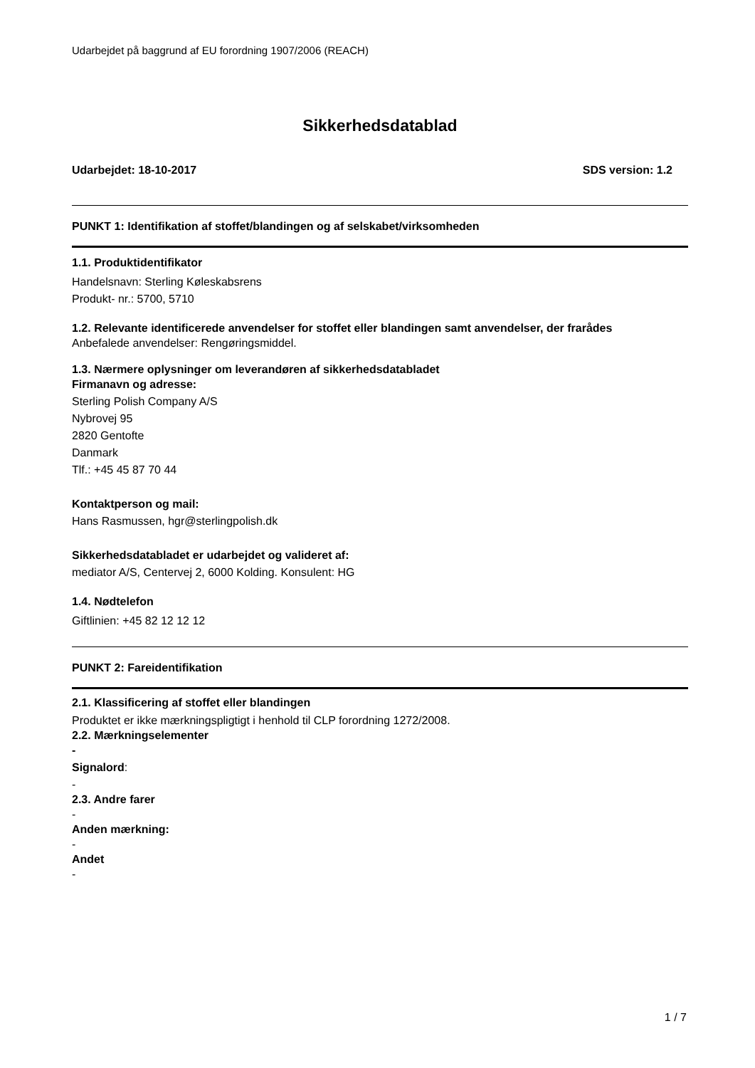Udarbejdet på baggrund af EU forordning 1907/2006 (REACH)
Sikkerhedsdatablad
Udarbejdet: 18-10-2017 SDS version: 1.2
PUNKT 1: Identifikation af stoffet/blandingen og af selskabet/virksomheden
1.1. Produktidentifikator
Handelsnavn: Sterling Køleskabsrens
Produkt- nr.: 5700, 5710
1.2. Relevante identificerede anvendelser for stoffet eller blandingen samt anvendelser, der frarådes
Anbefalede anvendelser: Rengøringsmiddel.
1.3. Nærmere oplysninger om leverandøren af sikkerhedsdatabladet
Firmanavn og adresse:
Sterling Polish Company A/S
Nybrovej 95
2820 Gentofte
Danmark
Tlf.: +45 45 87 70 44
Kontaktperson og mail:
Hans Rasmussen, hgr@sterlingpolish.dk
Sikkerhedsdatabladet er udarbejdet og valideret af:
mediator A/S, Centervej 2, 6000 Kolding. Konsulent: HG
1.4. Nødtelefon
Giftlinien: +45 82 12 12 12
PUNKT 2: Fareidentifikation
2.1. Klassificering af stoffet eller blandingen
Produktet er ikke mærkningspligtigt i henhold til CLP forordning 1272/2008.
2.2. Mærkningselementer
-
Signalord:
-
2.3. Andre farer
-
Anden mærkning:
-
Andet
-
1 / 7